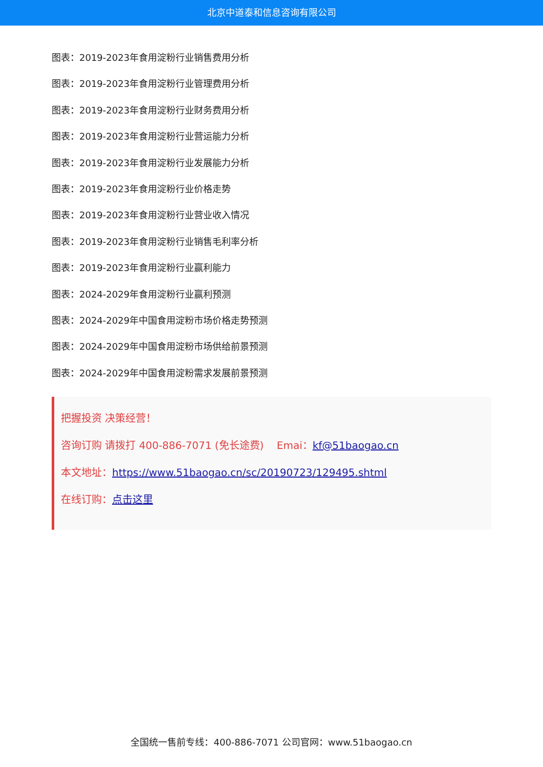北京中道泰和信息咨询有限公司
图表：2019-2023年食用淀粉行业销售费用分析
图表：2019-2023年食用淀粉行业管理费用分析
图表：2019-2023年食用淀粉行业财务费用分析
图表：2019-2023年食用淀粉行业营运能力分析
图表：2019-2023年食用淀粉行业发展能力分析
图表：2019-2023年食用淀粉行业价格走势
图表：2019-2023年食用淀粉行业营业收入情况
图表：2019-2023年食用淀粉行业销售毛利率分析
图表：2019-2023年食用淀粉行业赢利能力
图表：2024-2029年食用淀粉行业赢利预测
图表：2024-2029年中国食用淀粉市场价格走势预测
图表：2024-2029年中国食用淀粉市场供给前景预测
图表：2024-2029年中国食用淀粉需求发展前景预测
把握投资 决策经营！
咨询订购 请拨打 400-886-7071 (免长途费) Emai：kf@51baogao.cn
本文地址：https://www.51baogao.cn/sc/20190723/129495.shtml
在线订购：点击这里
全国统一售前专线：400-886-7071 公司官网：www.51baogao.cn